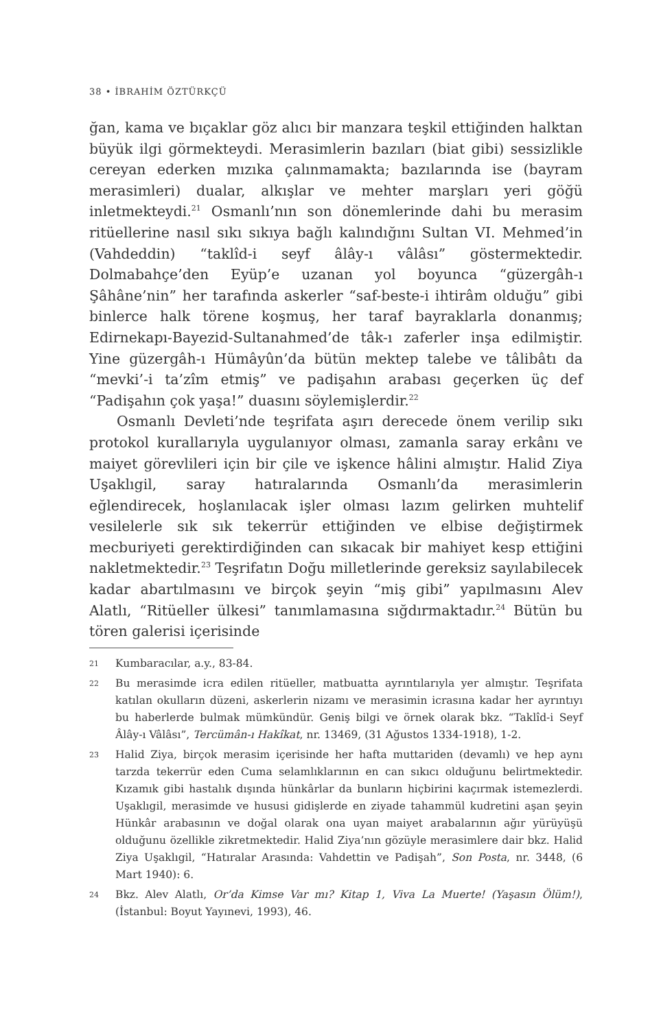38 • İBRAHİM ÖZTÜRKÇÜ
ğan, kama ve bıçaklar göz alıcı bir manzara teşkil ettiğinden halktan büyük ilgi görmekteydi. Merasimlerin bazıları (biat gibi) sessizlikle cereyan ederken mızıka çalınmamakta; bazılarında ise (bayram merasimleri) dualar, alkışlar ve mehter marşları yeri göğü inletmekteydi.<sup>21</sup> Osmanlı’nın son dönemlerinde dahi bu merasim ritüellerine nasıl sıkı sıkıya bağlı kalındığını Sultan VI. Mehmed’in (Vahdeddin) “taklîd-i seyf âlây-ı vâlâsı” göstermektedir. Dolmabahçe’den Eyüp’e uzanan yol boyunca “güzergâh-ı Şâhâne’nin” her tarafında askerler “saf-beste-i ihtirâm olduğu” gibi binlerce halk törene koşmuş, her taraf bayraklarla donanmış; Edirnekapı-Bayezid-Sultanahmed’de tâk-ı zaferler inşa edilmiştir. Yine güzergâh-ı Hümâyûn’da bütün mektep talebe ve tâlibâtı da “mevki’-i ta’zîm etmiş” ve padişahın arabası geçerken üç def “Padişahın çok yaşa!” duasını söylemişlerdir.<sup>22</sup>
Osmanlı Devleti’nde teşrifata aşırı derecede önem verilip sıkı protokol kurallarıyla uygulanıyor olması, zamanla saray erkânı ve maiyet görevlileri için bir çile ve işkence hâlini almıştır. Halid Ziya Uşaklıgil, saray hatıralarında Osmanlı’da merasimlerin eğlendirecek, hoşlanılacak işler olması lazım gelirken muhtelif vesilelerle sık sık tekerrür ettiğinden ve elbise değiştirmek mecburiyeti gerektirdiğinden can sıkacak bir mahiyet kesp ettiğini nakletmektedir.<sup>23</sup> Teşrifatın Doğu milletlerinde gereksiz sayılabilecek kadar abartılmasını ve birçok şeyin “miş gibi” yapılmasını Alev Alatlı, “Ritüeller ülkesi” tanımlamasına sığdırmaktadır.<sup>24</sup> Bütün bu tören galerisi içerisinde
21 Kumbaracılar, a.y., 83-84.
22 Bu merasimde icra edilen ritüeller, matbuatta ayrıntılarıyla yer almıştır. Teşrifata katılan okulların düzeni, askerlerin nizamı ve merasimin icrasına kadar her ayrıntıyı bu haberlerde bulmak mümkündür. Geniş bilgi ve örnek olarak bkz. “Taklîd-i Seyf Âlây-ı Vâlâsı”, Tercümân-ı Hakîkat, nr. 13469, (31 Ağustos 1334-1918), 1-2.
23 Halid Ziya, birçok merasim içerisinde her hafta muttariden (devamlı) ve hep aynı tarzda tekerrür eden Cuma selamlıklarının en can sıkıcı olduğunu belirtmektedir. Kızamık gibi hastalık dışında hünkârlar da bunların hiçbirini kaçırmak istemezlerdi. Uşaklıgil, merasimde ve hususi gidişlerde en ziyade tahammül kudretini aşan şeyin Hünkâr arabasının ve doğal olarak ona uyan maiyet arabalarının ağır yürüyüşü olduğunu özellikle zikretmektedir. Halid Ziya’nın gözüyle merasimlere dair bkz. Halid Ziya Uşaklıgil, “Hatıralar Arasında: Vahdettin ve Padişah”, Son Posta, nr. 3448, (6 Mart 1940): 6.
24 Bkz. Alev Alatlı, Or’da Kimse Var mı? Kitap 1, Viva La Muerte! (Yaşasın Ölüm!), (İstanbul: Boyut Yayınevi, 1993), 46.